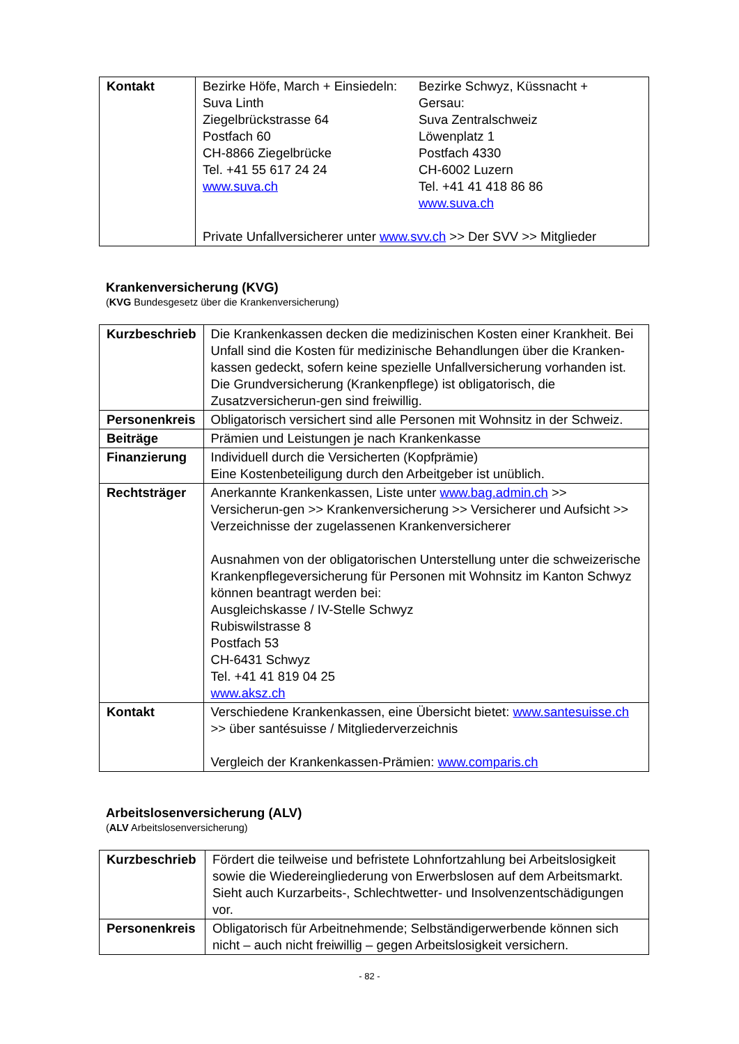| Kontakt | Bezirke Höfe, March + Einsiedeln: Suva Linth Ziegelbrückstrasse 64 Postfach 60 CH-8866 Ziegelbrücke Tel. +41 55 617 24 24 www.suva.ch Bezirke Schwyz, Küssnacht + Gersau: Suva Zentralschweiz Löwenplatz 1 Postfach 4330 CH-6002 Luzern Tel. +41 41 418 86 86 www.suva.ch Private Unfallversicherer unter www.svv.ch >> Der SVV >> Mitglieder |
Krankenversicherung (KVG)
(KVG Bundesgesetz über die Krankenversicherung)
| Kurzbeschrieb | Die Krankenkassen decken die medizinischen Kosten einer Krankheit. Bei Unfall sind die Kosten für medizinische Behandlungen über die Kranken-kassen gedeckt, sofern keine spezielle Unfallversicherung vorhanden ist. Die Grundversicherung (Krankenpflege) ist obligatorisch, die Zusatzversicherun-gen sind freiwillig. |
| Personenkreis | Obligatorisch versichert sind alle Personen mit Wohnsitz in der Schweiz. |
| Beiträge | Prämien und Leistungen je nach Krankenkasse |
| Finanzierung | Individuell durch die Versicherten (Kopfprämie) Eine Kostenbeteiligung durch den Arbeitgeber ist unüblich. |
| Rechtsträger | Anerkannte Krankenkassen, Liste unter www.bag.admin.ch >> Versicherun-gen >> Krankenversicherung >> Versicherer und Aufsicht >> Verzeichnisse der zugelassenen Krankenversicherer Ausnahmen von der obligatorischen Unterstellung unter die schweizerische Krankenpflegeversicherung für Personen mit Wohnsitz im Kanton Schwyz können beantragt werden bei: Ausgleichskasse / IV-Stelle Schwyz Rubiswilstrasse 8 Postfach 53 CH-6431 Schwyz Tel. +41 41 819 04 25 www.aksz.ch |
| Kontakt | Verschiedene Krankenkassen, eine Übersicht bietet: www.santesuisse.ch >> über santésuisse / Mitgliederverzeichnis Vergleich der Krankenkassen-Prämien: www.comparis.ch |
Arbeitslosenversicherung (ALV)
(ALV Arbeitslosenversicherung)
| Kurzbeschrieb | Fördert die teilweise und befristete Lohnfortzahlung bei Arbeitslosigkeit sowie die Wiedereingliederung von Erwerbslosen auf dem Arbeitsmarkt. Sieht auch Kurzarbeits-, Schlechtwetter- und Insolvenzentschädigungen vor. |
| Personenkreis | Obligatorisch für Arbeitnehmende; Selbständigerwerbende können sich nicht – auch nicht freiwillig – gegen Arbeitslosigkeit versichern. |
- 82 -